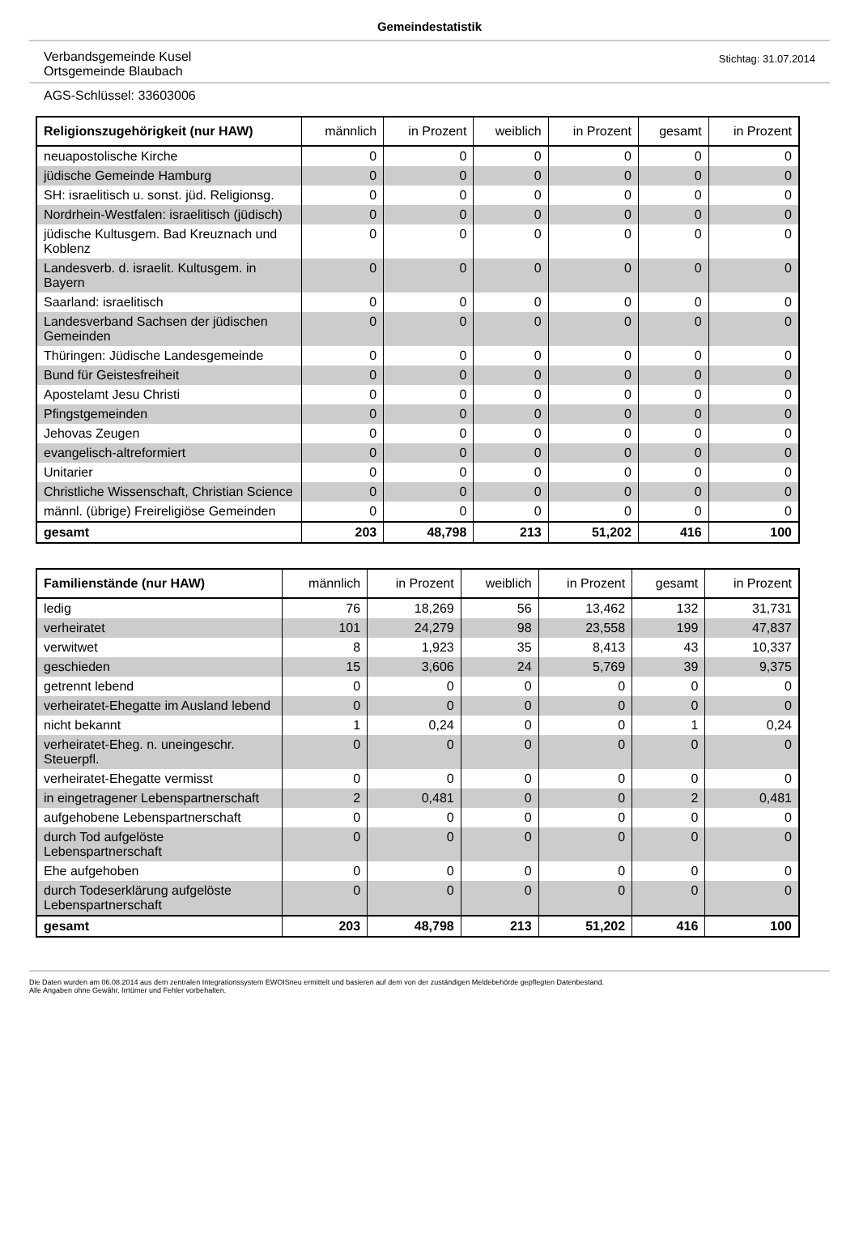Gemeindestatistik
Verbandsgemeinde Kusel
Ortsgemeinde Blaubach
Stichtag: 31.07.2014
AGS-Schlüssel: 33603006
| Religionszugehörigkeit (nur HAW) | männlich | in Prozent | weiblich | in Prozent | gesamt | in Prozent |
| --- | --- | --- | --- | --- | --- | --- |
| neuapostolische Kirche | 0 | 0 | 0 | 0 | 0 | 0 |
| jüdische Gemeinde Hamburg | 0 | 0 | 0 | 0 | 0 | 0 |
| SH: israelitisch u. sonst. jüd. Religionsg. | 0 | 0 | 0 | 0 | 0 | 0 |
| Nordrhein-Westfalen: israelitisch (jüdisch) | 0 | 0 | 0 | 0 | 0 | 0 |
| jüdische Kultusgem. Bad Kreuznach und Koblenz | 0 | 0 | 0 | 0 | 0 | 0 |
| Landesverb. d. israelit. Kultusgem. in Bayern | 0 | 0 | 0 | 0 | 0 | 0 |
| Saarland: israelitisch | 0 | 0 | 0 | 0 | 0 | 0 |
| Landesverband Sachsen der jüdischen Gemeinden | 0 | 0 | 0 | 0 | 0 | 0 |
| Thüringen: Jüdische Landesgemeinde | 0 | 0 | 0 | 0 | 0 | 0 |
| Bund für Geistesfreiheit | 0 | 0 | 0 | 0 | 0 | 0 |
| Apostelamt Jesu Christi | 0 | 0 | 0 | 0 | 0 | 0 |
| Pfingstgemeinden | 0 | 0 | 0 | 0 | 0 | 0 |
| Jehovas Zeugen | 0 | 0 | 0 | 0 | 0 | 0 |
| evangelisch-altreformiert | 0 | 0 | 0 | 0 | 0 | 0 |
| Unitarier | 0 | 0 | 0 | 0 | 0 | 0 |
| Christliche Wissenschaft, Christian Science | 0 | 0 | 0 | 0 | 0 | 0 |
| männl. (übrige) Freireligiöse Gemeinden | 0 | 0 | 0 | 0 | 0 | 0 |
| gesamt | 203 | 48,798 | 213 | 51,202 | 416 | 100 |
| Familienstände (nur HAW) | männlich | in Prozent | weiblich | in Prozent | gesamt | in Prozent |
| --- | --- | --- | --- | --- | --- | --- |
| ledig | 76 | 18,269 | 56 | 13,462 | 132 | 31,731 |
| verheiratet | 101 | 24,279 | 98 | 23,558 | 199 | 47,837 |
| verwitwet | 8 | 1,923 | 35 | 8,413 | 43 | 10,337 |
| geschieden | 15 | 3,606 | 24 | 5,769 | 39 | 9,375 |
| getrennt lebend | 0 | 0 | 0 | 0 | 0 | 0 |
| verheiratet-Ehegatte im Ausland lebend | 0 | 0 | 0 | 0 | 0 | 0 |
| nicht bekannt | 1 | 0,24 | 0 | 0 | 1 | 0,24 |
| verheiratet-Eheg. n. uneingeschr. Steuerpfl. | 0 | 0 | 0 | 0 | 0 | 0 |
| verheiratet-Ehegatte vermisst | 0 | 0 | 0 | 0 | 0 | 0 |
| in eingetragener Lebenspartnerschaft | 2 | 0,481 | 0 | 0 | 2 | 0,481 |
| aufgehobene Lebenspartnerschaft | 0 | 0 | 0 | 0 | 0 | 0 |
| durch Tod aufgelöste Lebenspartnerschaft | 0 | 0 | 0 | 0 | 0 | 0 |
| Ehe aufgehoben | 0 | 0 | 0 | 0 | 0 | 0 |
| durch Todeserklärung aufgelöste Lebenspartnerschaft | 0 | 0 | 0 | 0 | 0 | 0 |
| gesamt | 203 | 48,798 | 213 | 51,202 | 416 | 100 |
Die Daten wurden am 06.08.2014 aus dem zentralen Integrationssystem EWOISneu ermittelt und basieren auf dem von der zuständigen Meldebehörde gepflegten Datenbestand.
Alle Angaben ohne Gewähr, Irrtümer und Fehler vorbehalten.